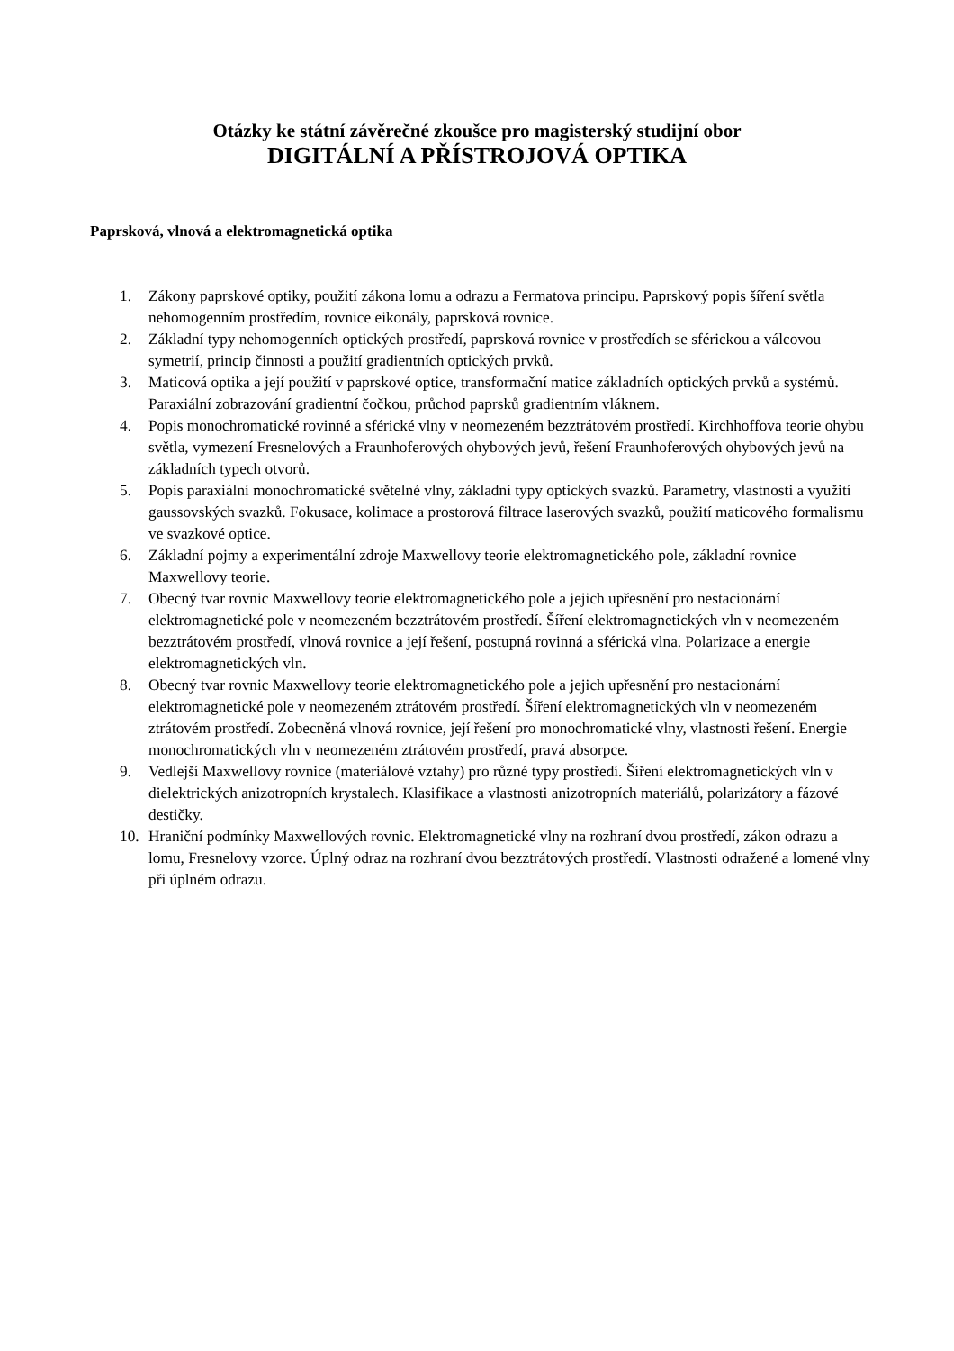Otázky ke státní závěrečné zkoušce pro magisterský studijní obor
DIGITÁLNÍ A PŘÍSTROJOVÁ OPTIKA
Paprsková, vlnová a elektromagnetická optika
1. Zákony paprskové optiky, použití zákona lomu a odrazu a Fermatova principu. Paprskový popis šíření světla nehomogenním prostředím, rovnice eikonály, paprsková rovnice.
2. Základní typy nehomogenních optických prostředí, paprsková rovnice v prostředích se sférickou a válcovou symetrií, princip činnosti a použití gradientních optických prvků.
3. Maticová optika a její použití v paprskové optice, transformační matice základních optických prvků a systémů. Paraxiální zobrazování gradientní čočkou, průchod paprsků gradientním vláknem.
4. Popis monochromatické rovinné a sférické vlny v neomezeném bezztrátovém prostředí. Kirchhoffova teorie ohybu světla, vymezení Fresnelových a Fraunhoferových ohybových jevů, řešení Fraunhoferových ohybových jevů na základních typech otvorů.
5. Popis paraxiální monochromatické světelné vlny, základní typy optických svazků. Parametry, vlastnosti a využití gaussovských svazků. Fokusace, kolimace a prostorová filtrace laserových svazků, použití maticového formalismu ve svazkové optice.
6. Základní pojmy a experimentální zdroje Maxwellovy teorie elektromagnetického pole, základní rovnice Maxwellovy teorie.
7. Obecný tvar rovnic Maxwellovy teorie elektromagnetického pole a jejich upřesnění pro nestacionární elektromagnetické pole v neomezeném bezztrátovém prostředí. Šíření elektromagnetických vln v neomezeném bezztrátovém prostředí, vlnová rovnice a její řešení, postupná rovinná a sférická vlna. Polarizace a energie elektromagnetických vln.
8. Obecný tvar rovnic Maxwellovy teorie elektromagnetického pole a jejich upřesnění pro nestacionární elektromagnetické pole v neomezeném ztrátovém prostředí. Šíření elektromagnetických vln v neomezeném ztrátovém prostředí. Zobecněná vlnová rovnice, její řešení pro monochromatické vlny, vlastnosti řešení. Energie monochromatických vln v neomezeném ztrátovém prostředí, pravá absorpce.
9. Vedlejší Maxwellovy rovnice (materiálové vztahy) pro různé typy prostředí. Šíření elektromagnetických vln v dielektrických anizotropních krystalech. Klasifikace a vlastnosti anizotropních materiálů, polarizátory a fázové destičky.
10. Hraniční podmínky Maxwellových rovnic. Elektromagnetické vlny na rozhraní dvou prostředí, zákon odrazu a lomu, Fresnelovy vzorce. Úplný odraz na rozhraní dvou bezztrátových prostředí. Vlastnosti odražené a lomené vlny při úplném odrazu.